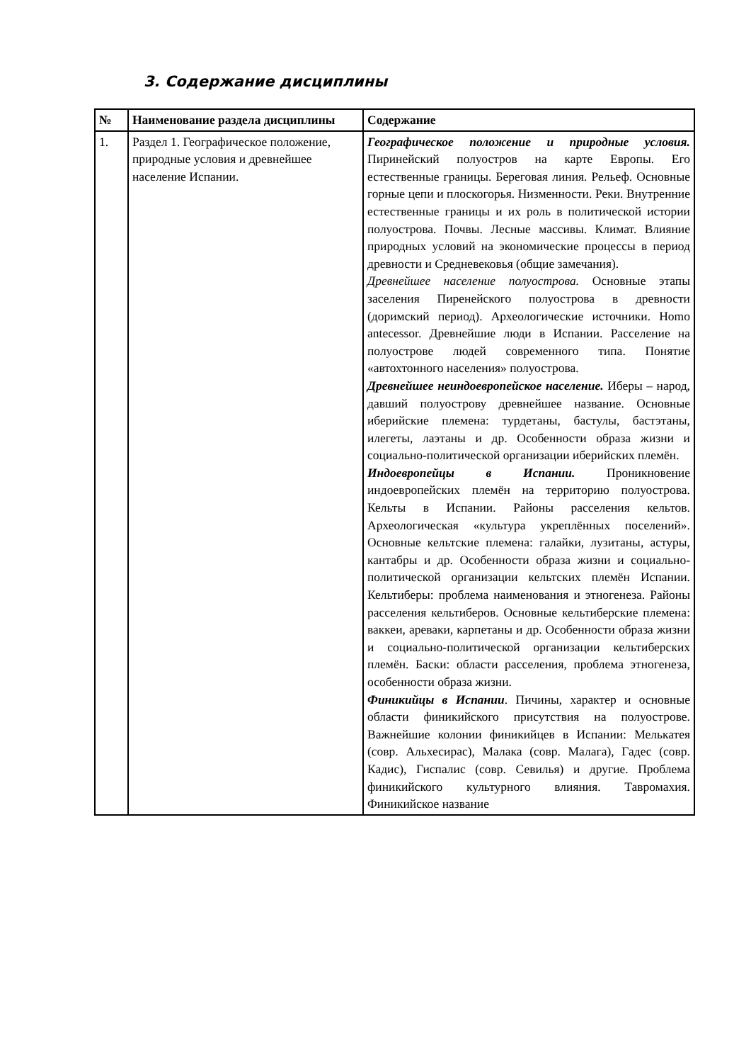3. Содержание дисциплины
| № | Наименование раздела дисциплины | Содержание |
| --- | --- | --- |
| 1. | Раздел 1. Географическое положение, природные условия и древнейшее население Испании. | Географическое положение и природные условия. Пиринейский полуостров на карте Европы. Его естественные границы. Береговая линия. Рельеф. Основные горные цепи и плоскогорья. Низменности. Реки. Внутренние естественные границы и их роль в политической истории полуострова. Почвы. Лесные массивы. Климат. Влияние природных условий на экономические процессы в период древности и Средневековья (общие замечания). Древнейшее население полуострова. Основные этапы заселения Пиренейского полуострова в древности (доримский период). Археологические источники. Homo antecessor. Древнейшие люди в Испании. Расселение на полуострове людей современного типа. Понятие «автохтонного населения» полуострова. Древнейшее неиндоевропейское население. Иберы – народ, давший полуострову древнейшее название. Основные иберийские племена: турдетаны, бастулы, бастэтаны, илегеты, лаэтаны и др. Особенности образа жизни и социально-политической организации иберийских племён. Индоевропейцы в Испании. Проникновение индоевропейских племён на территорию полуострова. Кельты в Испании. Районы расселения кельтов. Археологическая «культура укреплённых поселений». Основные кельтские племена: галайки, лузитаны, астуры, кантабры и др. Особенности образа жизни и социально-политической организации кельтских племён Испании. Кельтиберы: проблема наименования и этногенеза. Районы расселения кельтиберов. Основные кельтиберские племена: ваккеи, ареваки, карпетаны и др. Особенности образа жизни и социально-политической организации кельтиберских племён. Баски: области расселения, проблема этногенеза, особенности образа жизни. Финикийцы в Испании . Пичины, характер и основные области финикийского присутствия на полуострове. Важнейшие колонии финикийцев в Испании: Мелькатея (совр. Альхесирас), Малака (совр. Малага), Гадес (совр. Кадис), Гиспалис (совр. Севилья) и другие. Проблема финикийского культурного влияния. Тавромахия. Финикийское название |